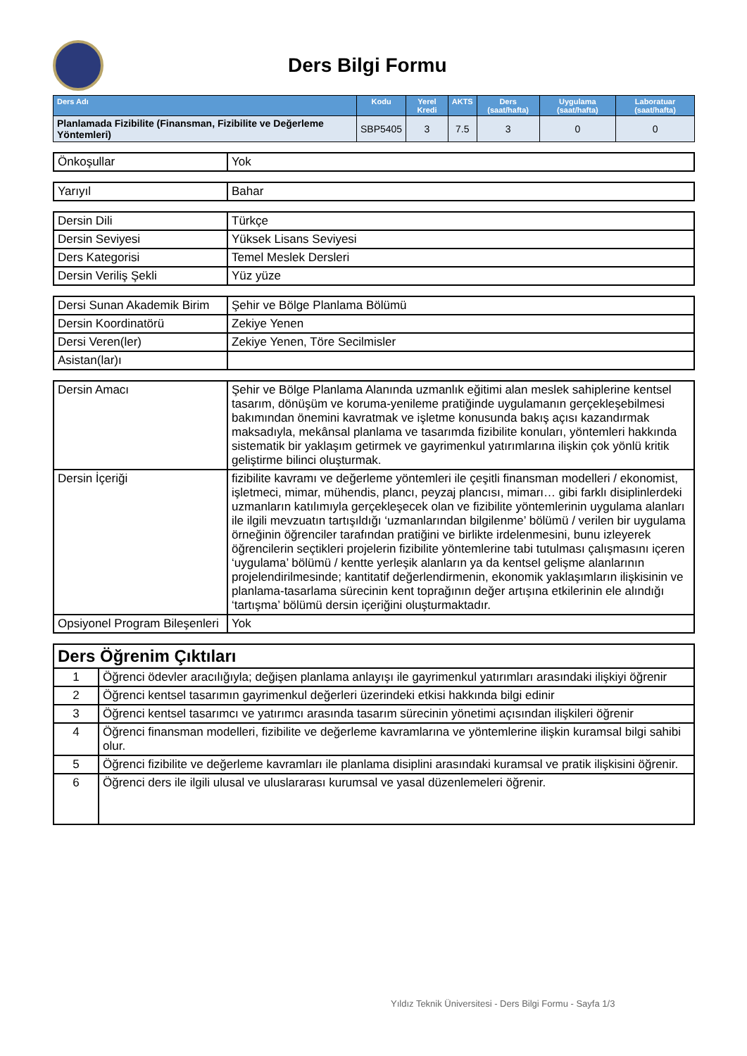Ders Bilgi Formu
| Ders Adı | Kodu | Yerel Kredi | AKTS | Ders (saat/hafta) | Uygulama (saat/hafta) | Laboratuar (saat/hafta) |
| --- | --- | --- | --- | --- | --- | --- |
| Planlamada Fizibilite (Finansman, Fizibilite ve Değerleme Yöntemleri) | SBP5405 | 3 | 7.5 | 3 | 0 | 0 |
| Önkoşullar | Yok |
| Yarıyıl | Bahar |
| Dersin Dili | Türkçe |
| Dersin Seviyesi | Yüksek Lisans Seviyesi |
| Ders Kategorisi | Temel Meslek Dersleri |
| Dersin Veriliş Şekli | Yüz yüze |
| Dersi Sunan Akademik Birim | Şehir ve Bölge Planlama Bölümü |
| Dersin Koordinatörü | Zekiye Yenen |
| Dersi Veren(ler) | Zekiye Yenen, Töre Secilmisler |
| Asistan(lar)ı | |
| Dersin Amacı | Şehir ve Bölge Planlama Alanında uzmanlık eğitimi alan meslek sahiplerine kentsel tasarım, dönüşüm ve koruma-yenileme pratiğinde uygulamanın gerçekleşebilmesi bakımından önemini kavratmak ve işletme konusunda bakış açısı kazandırmak maksadıyla, mekânsal planlama ve tasarımda fizibilite konuları, yöntemleri hakkında sistematik bir yaklaşım getirmek ve gayrimenkul yatırımlarına ilişkin çok yönlü kritik geliştirme bilinci oluşturmak. |
| Dersin İçeriği | fizibilite kavramı ve değerleme yöntemleri ile çeşitli finansman modelleri / ekonomist, işletmeci, mimar, mühendis, plancı, peyzaj plancısı, mimarı… gibi farklı disiplinlerdeki uzmanların katılımıyla gerçekleşecek olan ve fizibilite yöntemlerinin uygulama alanları ile ilgili mevzuatın tartışıldığı ‘uzmanlarından bilgilenme’ bölümü / verilen bir uygulama örneğinin öğrenciler tarafından pratiğini ve birlikte irdelenmesini, bunu izleyerek öğrencilerin seçtikleri projelerin fizibilite yöntemlerine tabi tutulması çalışmasını içeren ‘uygulama’ bölümü / kentte yerleşik alanların ya da kentsel gelişme alanlarının projelendirilmesinde; kantitatif değerlendirmenin, ekonomik yaklaşımların ilişkisinin ve planlama-tasarlama sürecinin kent toprağının değer artışına etkilerinin ele alındığı ‘tartışma’ bölümü dersin içeriğini oluşturmaktadır. |
| Opsiyonel Program Bileşenleri | Yok |
| Ders Öğrenim Çıktıları | |
| --- | --- |
| 1 | Öğrenci ödevler aracılığıyla; değişen planlama anlayışı ile gayrimenkul yatırımları arasındaki ilişkiyi öğrenir |
| 2 | Öğrenci kentsel tasarımın gayrimenkul değerleri üzerindeki etkisi hakkında bilgi edinir |
| 3 | Öğrenci kentsel tasarımcı ve yatırımcı arasında tasarım sürecinin yönetimi açısından ilişkileri öğrenir |
| 4 | Öğrenci finansman modelleri, fizibilite ve değerleme kavramlarına ve yöntemlerine ilişkin kuramsal bilgi sahibi olur. |
| 5 | Öğrenci fizibilite ve değerleme kavramları ile planlama disiplini arasındaki kuramsal ve pratik ilişkisini öğrenir. |
| 6 | Öğrenci ders ile ilgili ulusal ve uluslararası kurumsal ve yasal düzenlemeleri öğrenir. |
Yıldız Teknik Üniversitesi - Ders Bilgi Formu - Sayfa 1/3